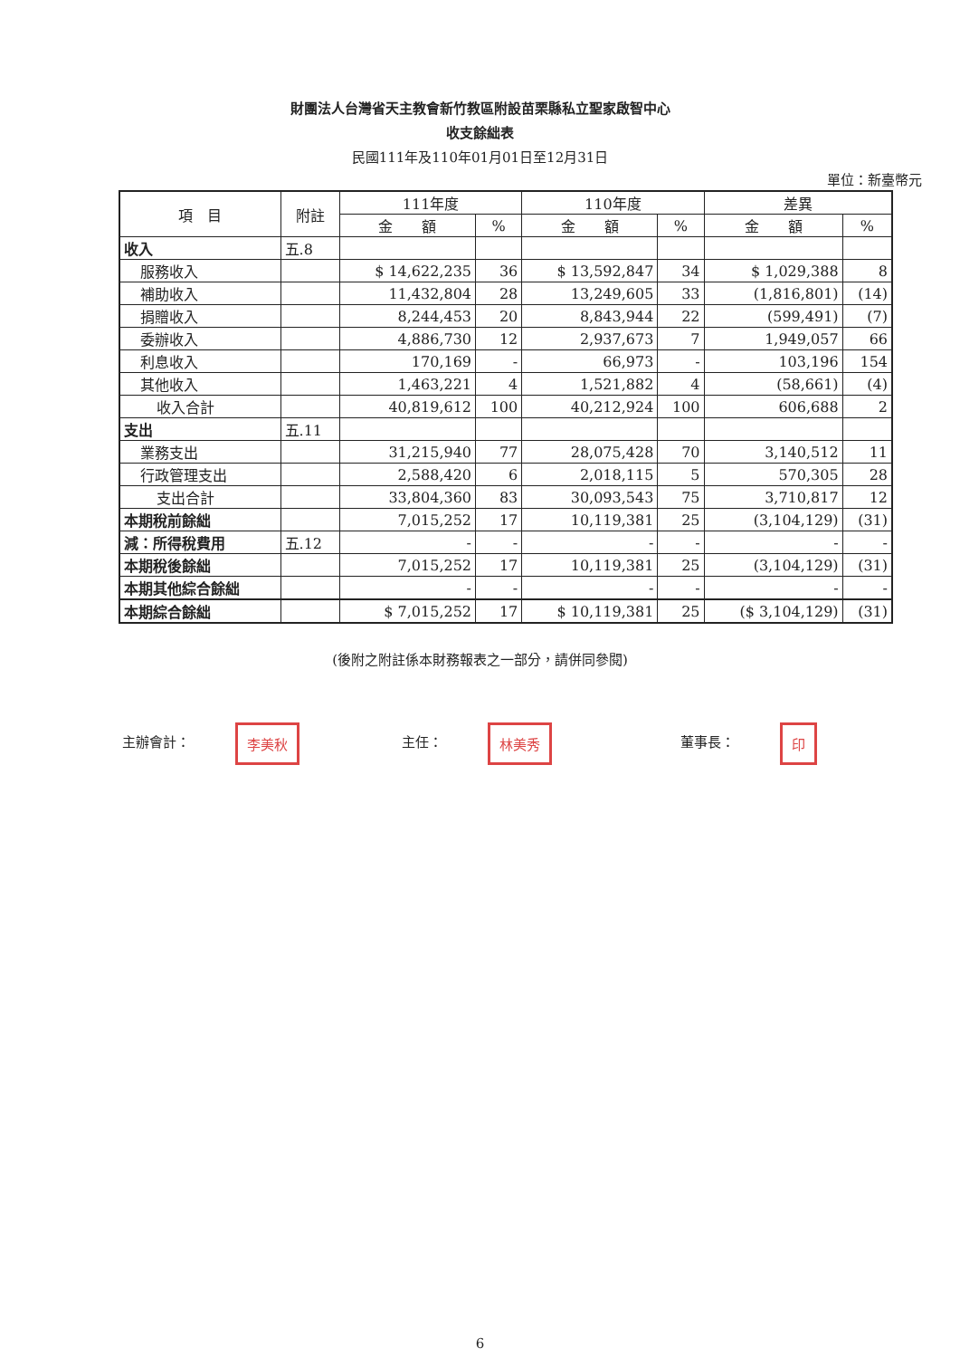財團法人台灣省天主教會新竹教區附設苗栗縣私立聖家啟智中心
收支餘絀表
民國111年及110年01月01日至12月31日
單位：新臺幣元
| 項 目 | 附註 | 111年度 | | 110年度 | | 差異 | |
| --- | --- | --- | --- | --- | --- | --- | --- |
| | | 金 額 | % | 金 額 | % | 金 額 | % |
| 收入 | 五.8 | | | | | | |
| 服務收入 | | $ 14,622,235 | 36 | $ 13,592,847 | 34 | $ 1,029,388 | 8 |
| 補助收入 | | 11,432,804 | 28 | 13,249,605 | 33 | (1,816,801) | (14) |
| 捐贈收入 | | 8,244,453 | 20 | 8,843,944 | 22 | (599,491) | (7) |
| 委辦收入 | | 4,886,730 | 12 | 2,937,673 | 7 | 1,949,057 | 66 |
| 利息收入 | | 170,169 | - | 66,973 | - | 103,196 | 154 |
| 其他收入 | | 1,463,221 | 4 | 1,521,882 | 4 | (58,661) | (4) |
| 收入合計 | | 40,819,612 | 100 | 40,212,924 | 100 | 606,688 | 2 |
| 支出 | 五.11 | | | | | | |
| 業務支出 | | 31,215,940 | 77 | 28,075,428 | 70 | 3,140,512 | 11 |
| 行政管理支出 | | 2,588,420 | 6 | 2,018,115 | 5 | 570,305 | 28 |
| 支出合計 | | 33,804,360 | 83 | 30,093,543 | 75 | 3,710,817 | 12 |
| 本期稅前餘絀 | | 7,015,252 | 17 | 10,119,381 | 25 | (3,104,129) | (31) |
| 減：所得稅費用 | 五.12 | - | - | - | - | - | - |
| 本期稅後餘絀 | | 7,015,252 | 17 | 10,119,381 | 25 | (3,104,129) | (31) |
| 本期其他綜合餘絀 | | - | - | - | - | - | - |
| 本期綜合餘絀 | | $ 7,015,252 | 17 | $ 10,119,381 | 25 | ($ 3,104,129) | (31) |
(後附之附註係本財務報表之一部分，請併同參閱)
主辦會計： 李美秋
主任： 林美秀
董事長： 印
6